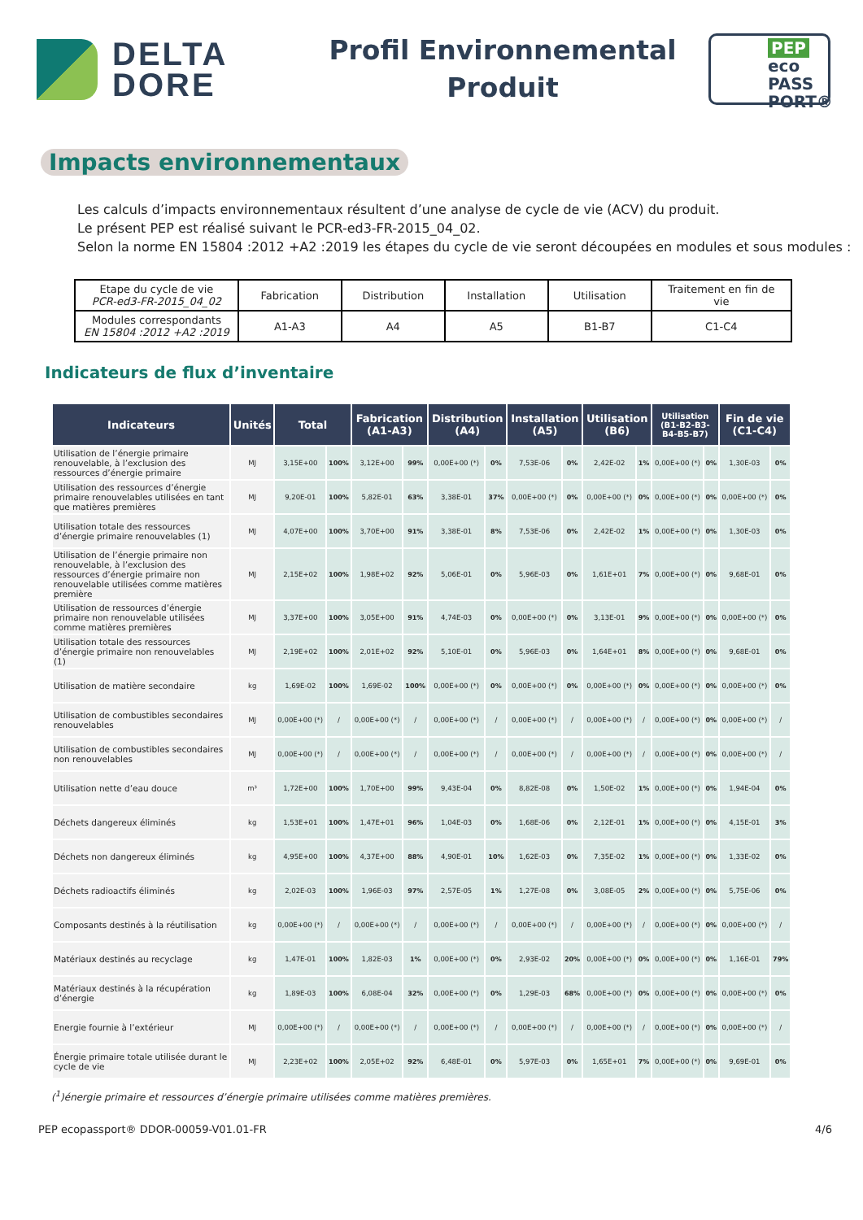DELTA
DORE
Profil Environnemental
Produit
PEP
eco
PASS
PORT®
Impacts environnementaux
Les calculs d’impacts environnementaux résultent d’une analyse de cycle de vie (ACV) du produit.
Le présent PEP est réalisé suivant le PCR-ed3-FR-2015_04_02.
Selon la norme EN 15804 :2012 +A2 :2019 les étapes du cycle de vie seront découpées en modules et sous modules :
| Etape du cycle de vie PCR-ed3-FR-2015_04_02 | Fabrication | Distribution | Installation | Utilisation | Traitement en fin de vie |
| Modules correspondants EN 15804 :2012 +A2 :2019 | A1-A3 | A4 | A5 | B1-B7 | C1-C4 |
Indicateurs de flux d’inventaire
| Indicateurs | Unités | Total | | Fabrication (A1-A3) | | Distribution (A4) | | Installation (A5) | | Utilisation (B6) | | Utilisation (B1-B2-B3- B4-B5-B7) | | Fin de vie (C1-C4) | |
| --- | --- | --- | --- | --- | --- | --- | --- | --- | --- | --- | --- | --- | --- | --- | --- |
| Utilisation de l’énergie primaire renouvelable, à l’exclusion des ressources d’énergie primaire | MJ | 3,15E+00 | 100% | 3,12E+00 | 99% | 0,00E+00 (*) | 0% | 7,53E-06 | 0% | 2,42E-02 | 1% | 0,00E+00 (*) | 0% | 1,30E-03 | 0% |
| Utilisation des ressources d’énergie primaire renouvelables utilisées en tant que matières premières | MJ | 9,20E-01 | 100% | 5,82E-01 | 63% | 3,38E-01 | 37% | 0,00E+00 (*) | 0% | 0,00E+00 (*) | 0% | 0,00E+00 (*) | 0% | 0,00E+00 (*) | 0% |
| Utilisation totale des ressources d’énergie primaire renouvelables (1) | MJ | 4,07E+00 | 100% | 3,70E+00 | 91% | 3,38E-01 | 8% | 7,53E-06 | 0% | 2,42E-02 | 1% | 0,00E+00 (*) | 0% | 1,30E-03 | 0% |
| Utilisation de l’énergie primaire non renouvelable, à l’exclusion des ressources d’énergie primaire non renouvelable utilisées comme matières première | MJ | 2,15E+02 | 100% | 1,98E+02 | 92% | 5,06E-01 | 0% | 5,96E-03 | 0% | 1,61E+01 | 7% | 0,00E+00 (*) | 0% | 9,68E-01 | 0% |
| Utilisation de ressources d’énergie primaire non renouvelable utilisées comme matières premières | MJ | 3,37E+00 | 100% | 3,05E+00 | 91% | 4,74E-03 | 0% | 0,00E+00 (*) | 0% | 3,13E-01 | 9% | 0,00E+00 (*) | 0% | 0,00E+00 (*) | 0% |
| Utilisation totale des ressources d’énergie primaire non renouvelables (1) | MJ | 2,19E+02 | 100% | 2,01E+02 | 92% | 5,10E-01 | 0% | 5,96E-03 | 0% | 1,64E+01 | 8% | 0,00E+00 (*) | 0% | 9,68E-01 | 0% |
| Utilisation de matière secondaire | kg | 1,69E-02 | 100% | 1,69E-02 | 100% | 0,00E+00 (*) | 0% | 0,00E+00 (*) | 0% | 0,00E+00 (*) | 0% | 0,00E+00 (*) | 0% | 0,00E+00 (*) | 0% |
| Utilisation de combustibles secondaires renouvelables | MJ | 0,00E+00 (*) | / | 0,00E+00 (*) | / | 0,00E+00 (*) | / | 0,00E+00 (*) | / | 0,00E+00 (*) | / | 0,00E+00 (*) | 0% | 0,00E+00 (*) | / |
| Utilisation de combustibles secondaires non renouvelables | MJ | 0,00E+00 (*) | / | 0,00E+00 (*) | / | 0,00E+00 (*) | / | 0,00E+00 (*) | / | 0,00E+00 (*) | / | 0,00E+00 (*) | 0% | 0,00E+00 (*) | / |
| Utilisation nette d’eau douce | m³ | 1,72E+00 | 100% | 1,70E+00 | 99% | 9,43E-04 | 0% | 8,82E-08 | 0% | 1,50E-02 | 1% | 0,00E+00 (*) | 0% | 1,94E-04 | 0% |
| Déchets dangereux éliminés | kg | 1,53E+01 | 100% | 1,47E+01 | 96% | 1,04E-03 | 0% | 1,68E-06 | 0% | 2,12E-01 | 1% | 0,00E+00 (*) | 0% | 4,15E-01 | 3% |
| Déchets non dangereux éliminés | kg | 4,95E+00 | 100% | 4,37E+00 | 88% | 4,90E-01 | 10% | 1,62E-03 | 0% | 7,35E-02 | 1% | 0,00E+00 (*) | 0% | 1,33E-02 | 0% |
| Déchets radioactifs éliminés | kg | 2,02E-03 | 100% | 1,96E-03 | 97% | 2,57E-05 | 1% | 1,27E-08 | 0% | 3,08E-05 | 2% | 0,00E+00 (*) | 0% | 5,75E-06 | 0% |
| Composants destinés à la réutilisation | kg | 0,00E+00 (*) | / | 0,00E+00 (*) | / | 0,00E+00 (*) | / | 0,00E+00 (*) | / | 0,00E+00 (*) | / | 0,00E+00 (*) | 0% | 0,00E+00 (*) | / |
| Matériaux destinés au recyclage | kg | 1,47E-01 | 100% | 1,82E-03 | 1% | 0,00E+00 (*) | 0% | 2,93E-02 | 20% | 0,00E+00 (*) | 0% | 0,00E+00 (*) | 0% | 1,16E-01 | 79% |
| Matériaux destinés à la récupération d’énergie | kg | 1,89E-03 | 100% | 6,08E-04 | 32% | 0,00E+00 (*) | 0% | 1,29E-03 | 68% | 0,00E+00 (*) | 0% | 0,00E+00 (*) | 0% | 0,00E+00 (*) | 0% |
| Energie fournie à l’extérieur | MJ | 0,00E+00 (*) | / | 0,00E+00 (*) | / | 0,00E+00 (*) | / | 0,00E+00 (*) | / | 0,00E+00 (*) | / | 0,00E+00 (*) | 0% | 0,00E+00 (*) | / |
| Énergie primaire totale utilisée durant le cycle de vie | MJ | 2,23E+02 | 100% | 2,05E+02 | 92% | 6,48E-01 | 0% | 5,97E-03 | 0% | 1,65E+01 | 7% | 0,00E+00 (*) | 0% | 9,69E-01 | 0% |
(<sup>1</sup>)énergie primaire et ressources d’énergie primaire utilisées comme matières premières.
PEP ecopassport® DDOR-00059-V01.01-FR 4/6